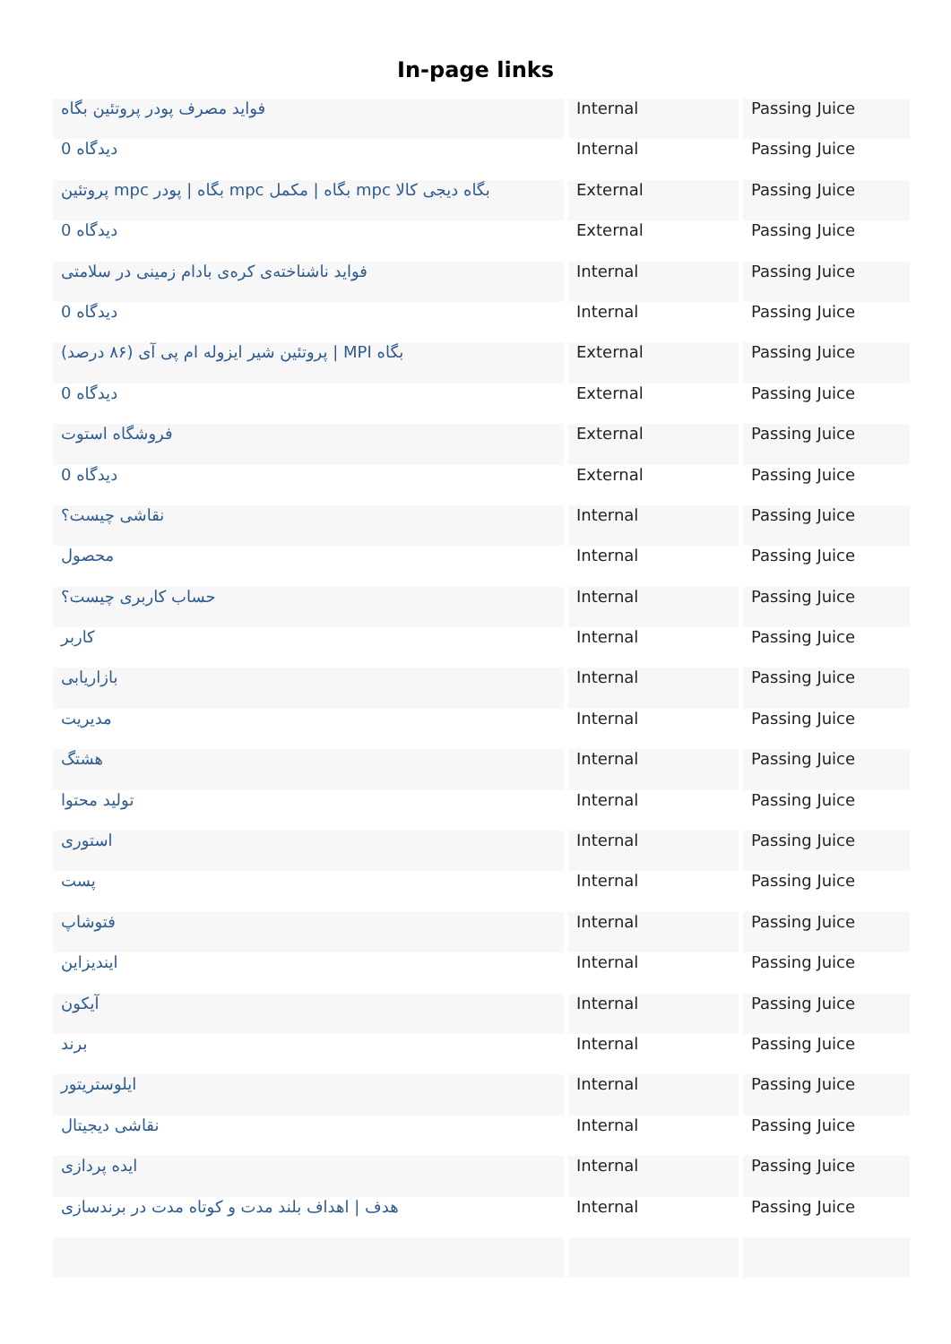In-page links
| فواید مصرف پودر پروتئین بگاه | Internal | Passing Juice |
| 0 دیدگاه | Internal | Passing Juice |
| پروتئین mpc بگاه / پودر mpc بگاه / مکمل mpc بگاه دیجی کالا | External | Passing Juice |
| 0 دیدگاه | External | Passing Juice |
| فواید ناشناخته‌ی کره‌ی بادام زمینی در سلامتی | Internal | Passing Juice |
| 0 دیدگاه | Internal | Passing Juice |
| پروتئین شیر ایزوله ام پی آی (۸۶ درصد) / MPI بگاه | External | Passing Juice |
| 0 دیدگاه | External | Passing Juice |
| فروشگاه استوت | External | Passing Juice |
| 0 دیدگاه | External | Passing Juice |
| نقاشی چیست؟ | Internal | Passing Juice |
| محصول | Internal | Passing Juice |
| حساب کاربری چیست؟ | Internal | Passing Juice |
| کاربر | Internal | Passing Juice |
| بازاریابی | Internal | Passing Juice |
| مدیریت | Internal | Passing Juice |
| هشتگ | Internal | Passing Juice |
| تولید محتوا | Internal | Passing Juice |
| استوری | Internal | Passing Juice |
| پست | Internal | Passing Juice |
| فتوشاپ | Internal | Passing Juice |
| ایندیزاین | Internal | Passing Juice |
| آیکون | Internal | Passing Juice |
| برند | Internal | Passing Juice |
| ایلوستریتور | Internal | Passing Juice |
| نقاشی دیجیتال | Internal | Passing Juice |
| ایده پردازی | Internal | Passing Juice |
| هدف / اهداف بلند مدت و کوتاه مدت در برندسازی | Internal | Passing Juice |